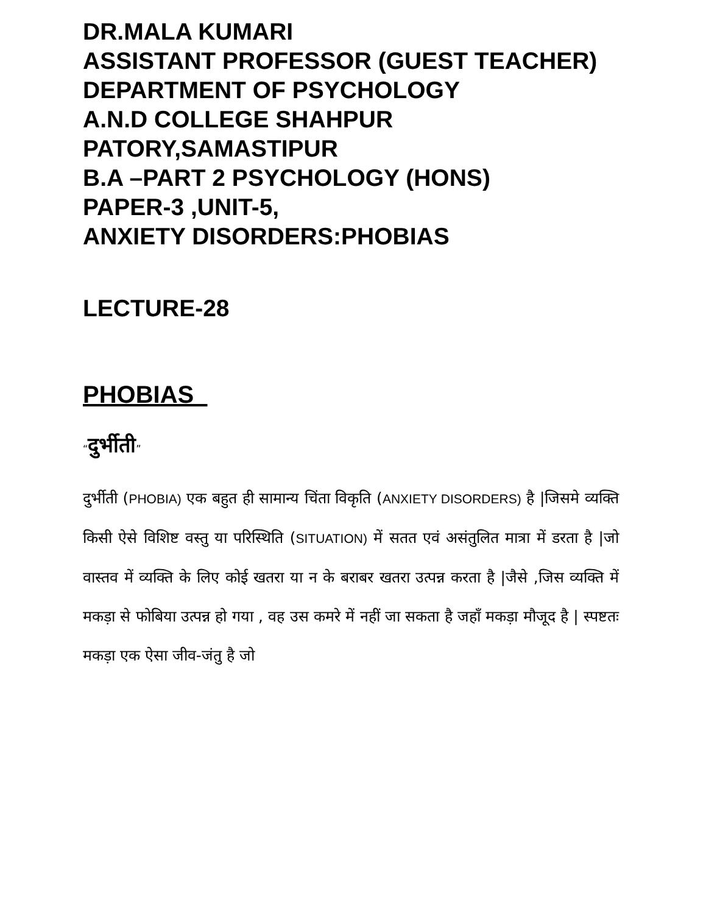DR.MALA KUMARI
ASSISTANT PROFESSOR (GUEST TEACHER)
DEPARTMENT OF PSYCHOLOGY
A.N.D COLLEGE SHAHPUR PATORY,SAMASTIPUR
B.A –PART 2 PSYCHOLOGY (HONS)
PAPER-3 ,UNIT-5,
ANXIETY DISORDERS:PHOBIAS
LECTURE-28
PHOBIAS
“दुर्भीती”
दुर्भीती (PHOBIA) एक बहुत ही सामान्य चिंता विकृति (ANXIETY DISORDERS) है |जिसमे व्यक्ति किसी ऐसे विशिष्ट वस्तु या परिस्थिति (SITUATION) में सतत एवं असंतुलित मात्रा में डरता है |जो वास्तव में व्यक्ति के लिए कोई खतरा या न के बराबर खतरा उत्पन्न करता है |जैसे ,जिस व्यक्ति में मकड़ा से फोबिया उत्पन्न हो गया , वह उस कमरे में नहीं जा सकता है जहाँ मकड़ा मौजूद है | स्पष्टतः मकड़ा एक ऐसा जीव-जंतु है जो